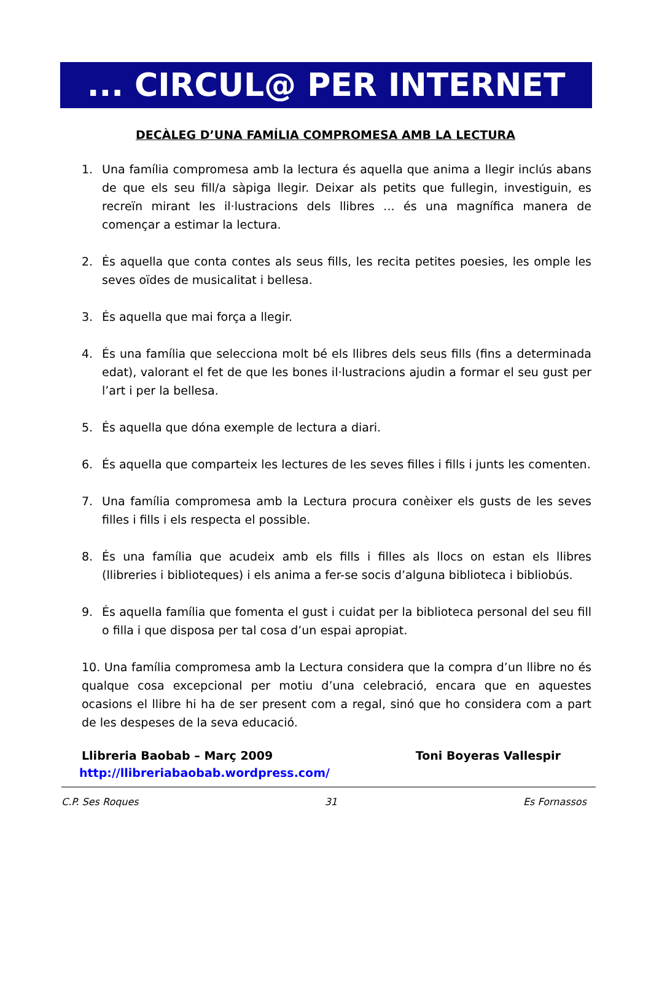... CIRCUL@ PER INTERNET
DECÀLEG D’UNA FAMÍLIA COMPROMESA AMB LA LECTURA
1. Una família compromesa amb la lectura és aquella que anima a llegir inclús abans de que els seu fill/a sàpiga llegir. Deixar als petits que fullegin, investiguin, es recreïn mirant les il·lustracions dels llibres ... és una magnífica manera de començar a estimar la lectura.
2. És aquella que conta contes als seus fills, les recita petites poesies, les omple les seves oïdes de musicalitat i bellesa.
3. És aquella que mai força a llegir.
4. És una família que selecciona molt bé els llibres dels seus fills (fins a determinada edat), valorant el fet de que les bones il·lustracions ajudin a formar el seu gust per l’art i per la bellesa.
5. És aquella que dóna exemple de lectura a diari.
6. És aquella que comparteix les lectures de les seves filles i fills i junts les comenten.
7. Una família compromesa amb la Lectura procura conèixer els gusts de les seves filles i fills i els respecta el possible.
8. És una família que acudeix amb els fills i filles als llocs on estan els llibres (llibreries i biblioteques) i els anima a fer-se socis d’alguna biblioteca i bibliobús.
9. És aquella família que fomenta el gust i cuidat per la biblioteca personal del seu fill o filla i que disposa per tal cosa d’un espai apropiat.
10. Una família compromesa amb la Lectura considera que la compra d’un llibre no és qualque cosa excepcional per motiu d’una celebració, encara que en aquestes ocasions el llibre hi ha de ser present com a regal, sinó que ho considera com a part de les despeses de la seva educació.
Llibreria Baobab – Març 2009 Toni Boyeras Vallespir
http://llibreriabaobab.wordpress.com/
C.P. Ses Roques 31 Es Fornassos